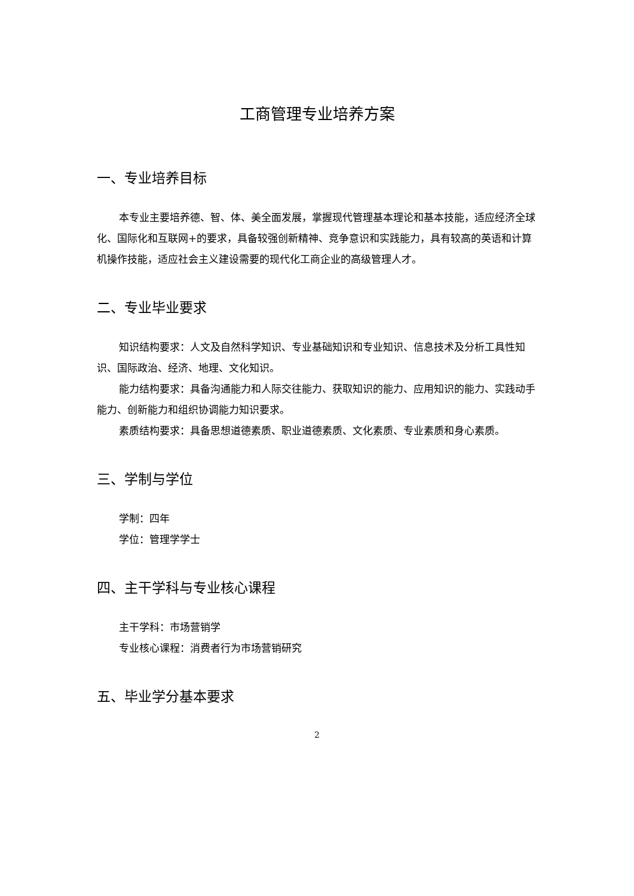工商管理专业培养方案
一、专业培养目标
本专业主要培养德、智、体、美全面发展，掌握现代管理基本理论和基本技能，适应经济全球化、国际化和互联网+的要求，具备较强创新精神、竞争意识和实践能力，具有较高的英语和计算机操作技能，适应社会主义建设需要的现代化工商企业的高级管理人才。
二、专业毕业要求
知识结构要求：人文及自然科学知识、专业基础知识和专业知识、信息技术及分析工具性知识、国际政治、经济、地理、文化知识。
能力结构要求：具备沟通能力和人际交往能力、获取知识的能力、应用知识的能力、实践动手能力、创新能力和组织协调能力知识要求。
素质结构要求：具备思想道德素质、职业道德素质、文化素质、专业素质和身心素质。
三、学制与学位
学制：四年
学位：管理学学士
四、主干学科与专业核心课程
主干学科：市场营销学
专业核心课程：消费者行为市场营销研究
五、毕业学分基本要求
2